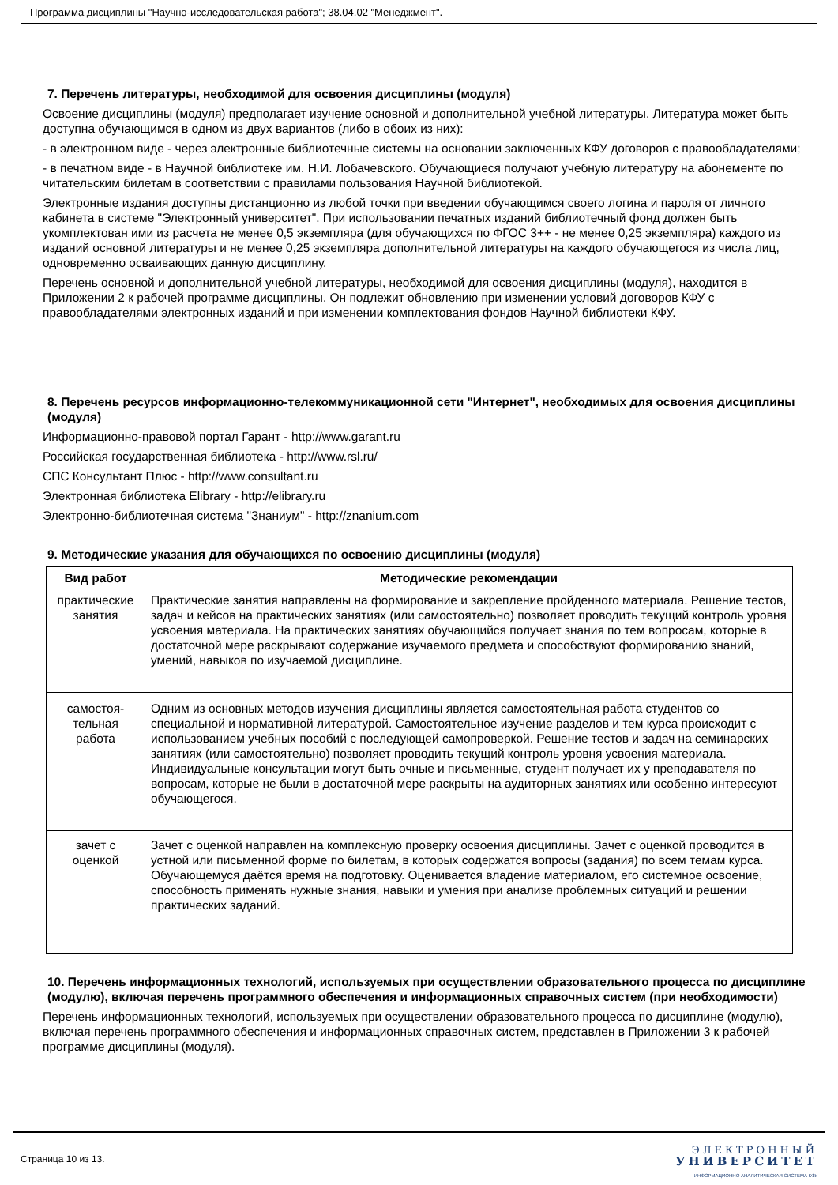Программа дисциплины "Научно-исследовательская работа"; 38.04.02 "Менеджмент".
7. Перечень литературы, необходимой для освоения дисциплины (модуля)
Освоение дисциплины (модуля) предполагает изучение основной и дополнительной учебной литературы. Литература может быть доступна обучающимся в одном из двух вариантов (либо в обоих из них):
- в электронном виде - через электронные библиотечные системы на основании заключенных КФУ договоров с правообладателями;
- в печатном виде - в Научной библиотеке им. Н.И. Лобачевского. Обучающиеся получают учебную литературу на абонементе по читательским билетам в соответствии с правилами пользования Научной библиотекой.
Электронные издания доступны дистанционно из любой точки при введении обучающимся своего логина и пароля от личного кабинета в системе "Электронный университет". При использовании печатных изданий библиотечный фонд должен быть укомплектован ими из расчета не менее 0,5 экземпляра (для обучающихся по ФГОС 3++ - не менее 0,25 экземпляра) каждого из изданий основной литературы и не менее 0,25 экземпляра дополнительной литературы на каждого обучающегося из числа лиц, одновременно осваивающих данную дисциплину.
Перечень основной и дополнительной учебной литературы, необходимой для освоения дисциплины (модуля), находится в Приложении 2 к рабочей программе дисциплины. Он подлежит обновлению при изменении условий договоров КФУ с правообладателями электронных изданий и при изменении комплектования фондов Научной библиотеки КФУ.
8. Перечень ресурсов информационно-телекоммуникационной сети "Интернет", необходимых для освоения дисциплины (модуля)
Информационно-правовой портал Гарант - http://www.garant.ru
Российская государственная библиотека - http://www.rsl.ru/
СПС Консультант Плюс - http://www.consultant.ru
Электронная библиотека Elibrary - http://elibrary.ru
Электронно-библиотечная система "Знаниум" - http://znanium.com
9. Методические указания для обучающихся по освоению дисциплины (модуля)
| Вид работ | Методические рекомендации |
| --- | --- |
| практические занятия | Практические занятия направлены на формирование и закрепление пройденного материала. Решение тестов, задач и кейсов на практических занятиях (или самостоятельно) позволяет проводить текущий контроль уровня усвоения материала. На практических занятиях обучающийся получает знания по тем вопросам, которые в достаточной мере раскрывают содержание изучаемого предмета и способствуют формированию знаний, умений, навыков по изучаемой дисциплине. |
| самостоя-тельная работа | Одним из основных методов изучения дисциплины является самостоятельная работа студентов со специальной и нормативной литературой. Самостоятельное изучение разделов и тем курса происходит с использованием учебных пособий с последующей самопроверкой. Решение тестов и задач на семинарских занятиях (или самостоятельно) позволяет проводить текущий контроль уровня усвоения материала. Индивидуальные консультации могут быть очные и письменные, студент получает их у преподавателя по вопросам, которые не были в достаточной мере раскрыты на аудиторных занятиях или особенно интересуют обучающегося. |
| зачет с оценкой | Зачет с оценкой направлен на комплексную проверку освоения дисциплины. Зачет с оценкой проводится в устной или письменной форме по билетам, в которых содержатся вопросы (задания) по всем темам курса. Обучающемуся даётся время на подготовку. Оценивается владение материалом, его системное освоение, способность применять нужные знания, навыки и умения при анализе проблемных ситуаций и решении практических заданий. |
10. Перечень информационных технологий, используемых при осуществлении образовательного процесса по дисциплине (модулю), включая перечень программного обеспечения и информационных справочных систем (при необходимости)
Перечень информационных технологий, используемых при осуществлении образовательного процесса по дисциплине (модулю), включая перечень программного обеспечения и информационных справочных систем, представлен в Приложении 3 к рабочей программе дисциплины (модуля).
Страница 10 из 13.
ЭЛЕКТРОННЫЙ
УНИВЕРСИТЕТ
ИНФОРМАЦИОННО АНАЛИТИЧЕСКАЯ СИСТЕМА КФУ